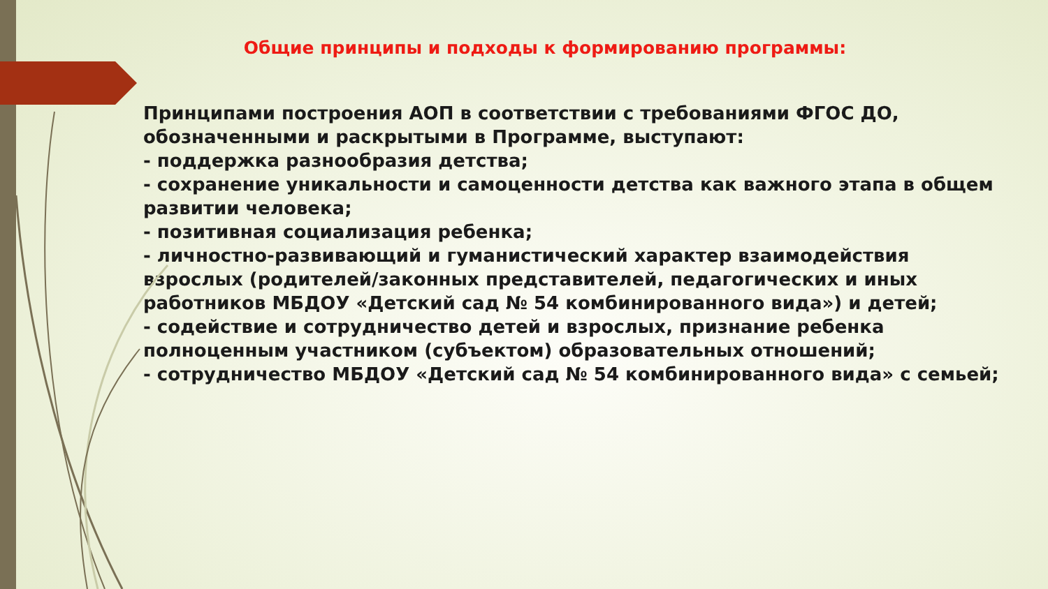Общие принципы и подходы к формированию программы:
Принципами построения АОП в соответствии с требованиями ФГОС ДО, обозначенными и раскрытыми в Программе, выступают:
- поддержка разнообразия детства;
- сохранение уникальности и самоценности детства как важного этапа в общем развитии человека;
- позитивная социализация ребенка;
- личностно-развивающий и гуманистический характер взаимодействия взрослых (родителей/законных представителей, педагогических и иных работников МБДОУ «Детский сад № 54 комбинированного вида») и детей;
- содействие и сотрудничество детей и взрослых, признание ребенка полноценным участником (субъектом) образовательных отношений;
- сотрудничество МБДОУ «Детский сад № 54 комбинированного вида» с семьей;